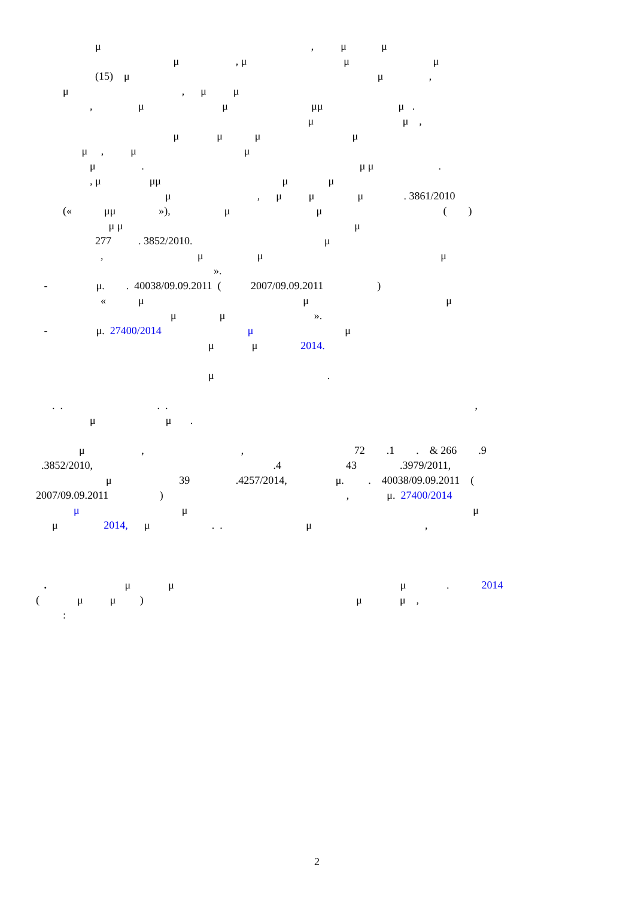μ , μ μ
μ , μ μ μ
(15) μ μ ,
μ , μ μ
, μ μ μμ μ .
μ μ ,
μ μ μ μ
μ , μ μ
μ . μ μ .
, μ μμ μ μ
μ , μ μ μ . 3861/2010
(« μμ »), μ μ ( )
μ μ μ
277 . 3852/2010. μ
, μ μ μ
».
- μ. . 40038/09.09.2011 ( 2007/09.09.2011 )
« μ μ μ
μ μ ».
- μ. 27400/2014 μ μ
μ μ 2014.
μ .
. . . . ,
μ μ .
μ , , 72 .1 . & 266 .9
.3852/2010, .4 43 .3979/2011,
μ 39 .4257/2014, μ. . 40038/09.09.2011 (
2007/09.09.2011 ) , μ. 27400/2014
μ μ μ
μ 2014, μ . . μ ,
. μ μ μ . 2014
( μ μ ) μ μ ,
:
2